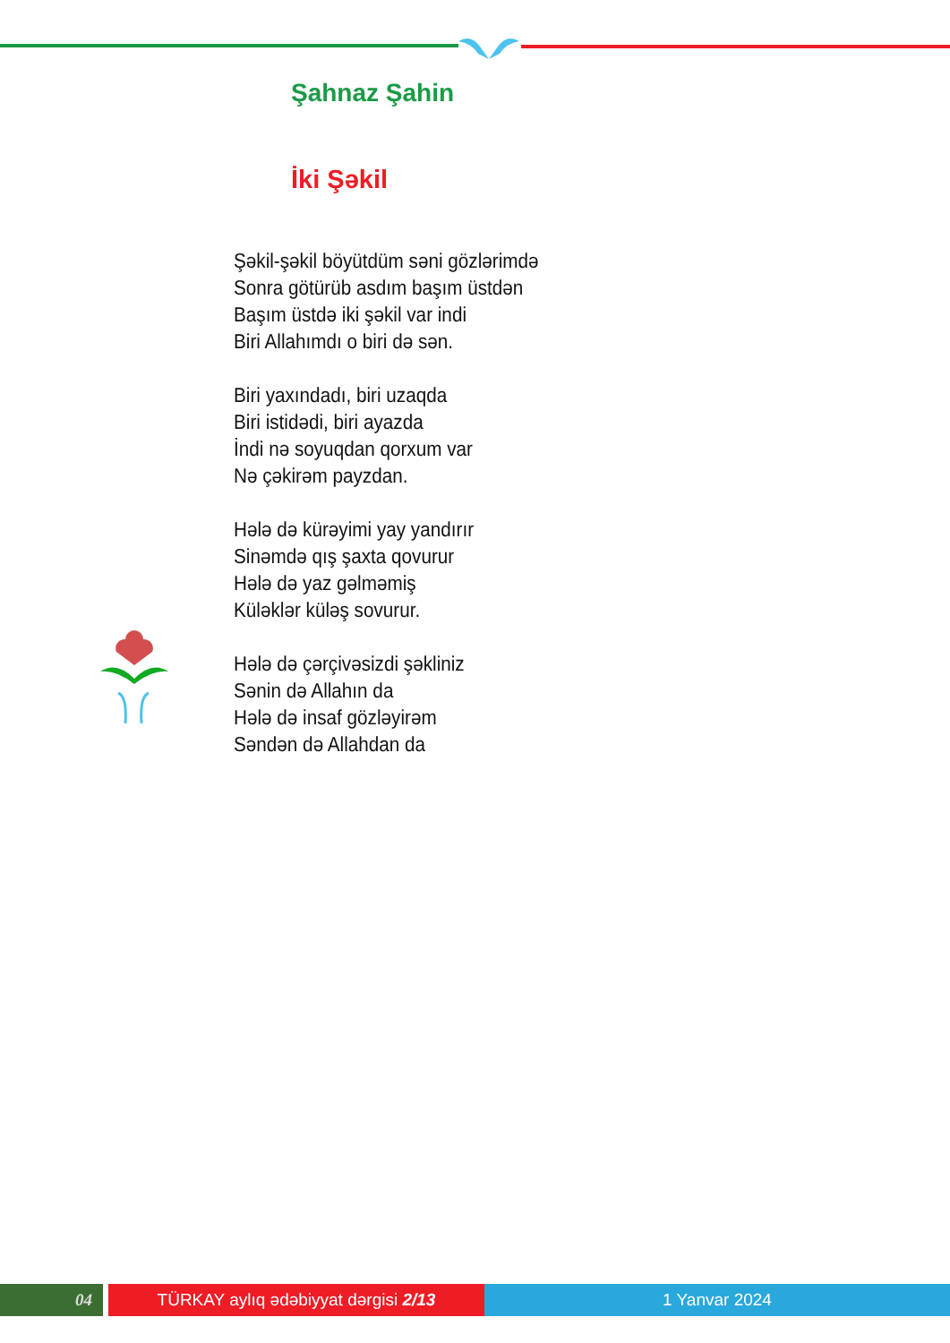Şahnaz Şahin
İki Şəkil
Şəkil-şəkil böyütdüm səni gözlərimdə
Sonra götürüb asdım başım üstdən
Başım üstdə iki şəkil var indi
Biri Allahımdı o biri də sən.
Biri yaxındadı, biri uzaqda
Biri istidədi, biri ayazda
İndi nə soyuqdan qorxum var
Nə çəkirəm payzdan.
Hələ də kürəyimi yay yandırır
Sinəmdə qış şaxta qovurur
Hələ də yaz gəlməmiş
Küləklər küləş sovurur.
Hələ də çərçivəsizdi şəkliniz
Sənin də Allahın da
Hələ də insaf gözləyirəm
Səndən də Allahdan da
04 TÜRKAY aylıq ədəbiyyat dərgisi 2/13 1 Yanvar 2024